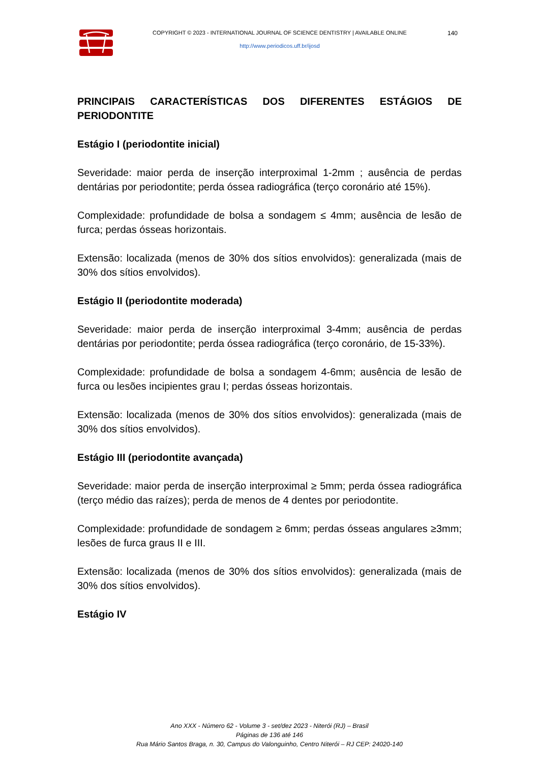COPYRIGHT © 2023 - INTERNATIONAL JOURNAL OF SCIENCE DENTISTRY | AVAILABLE ONLINE
http://www.periodicos.uff.br/ijosd
140
PRINCIPAIS CARACTERÍSTICAS DOS DIFERENTES ESTÁGIOS DE PERIODONTITE
Estágio I (periodontite inicial)
Severidade: maior perda de inserção interproximal 1-2mm ; ausência de perdas dentárias por periodontite; perda óssea radiográfica (terço coronário até 15%).
Complexidade: profundidade de bolsa a sondagem ≤ 4mm; ausência de lesão de furca; perdas ósseas horizontais.
Extensão: localizada (menos de 30% dos sítios envolvidos): generalizada (mais de 30% dos sítios envolvidos).
Estágio II (periodontite moderada)
Severidade: maior perda de inserção interproximal 3-4mm; ausência de perdas dentárias por periodontite; perda óssea radiográfica (terço coronário, de 15-33%).
Complexidade: profundidade de bolsa a sondagem 4-6mm; ausência de lesão de furca ou lesões incipientes grau I; perdas ósseas horizontais.
Extensão: localizada (menos de 30% dos sítios envolvidos): generalizada (mais de 30% dos sítios envolvidos).
Estágio III (periodontite avançada)
Severidade: maior perda de inserção interproximal ≥ 5mm; perda óssea radiográfica (terço médio das raízes); perda de menos de 4 dentes por periodontite.
Complexidade: profundidade de sondagem ≥ 6mm; perdas ósseas angulares ≥3mm; lesões de furca graus II e III.
Extensão: localizada (menos de 30% dos sítios envolvidos): generalizada (mais de 30% dos sítios envolvidos).
Estágio IV
Ano XXX - Número 62 - Volume 3 - set/dez 2023 - Niterói (RJ) – Brasil
Páginas de 136 até 146
Rua Mário Santos Braga, n. 30, Campus do Valonguinho, Centro Niterói – RJ CEP: 24020-140